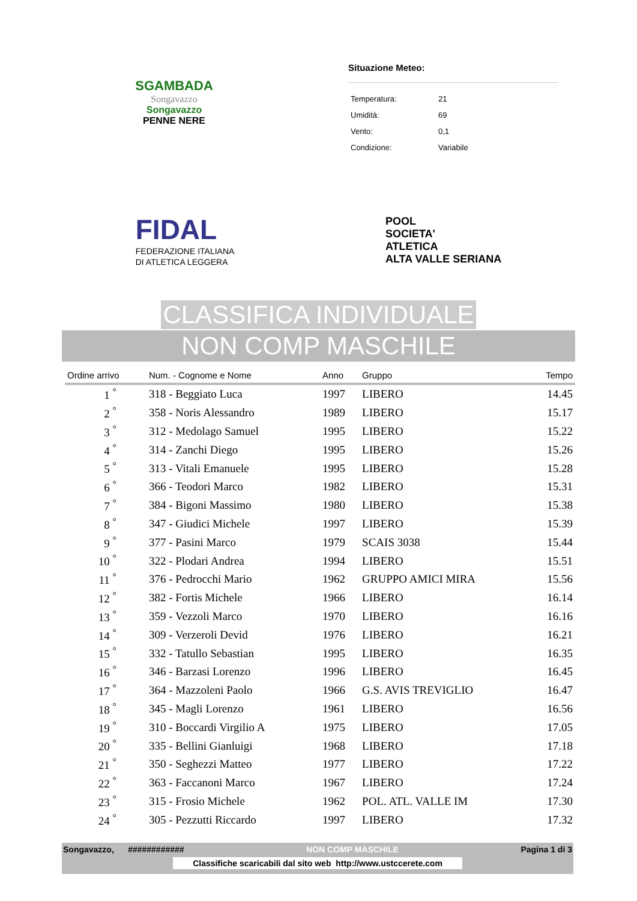SGAMBADA
Songavazzo
Songavazzo
PENNE NERE
Situazione Meteo:
| Temperatura: | 21 |
| Umidità: | 69 |
| Vento: | 0,1 |
| Condizione: | Variabile |
FIDAL
FEDERAZIONE ITALIANA
DI ATLETICA LEGGERA
POOL
SOCIETA'
ATLETICA
ALTA VALLE SERIANA
CLASSIFICA INDIVIDUALE
NON COMP MASCHILE
| Ordine arrivo | Num. - Cognome e Nome | Anno | Gruppo | Tempo |
| --- | --- | --- | --- | --- |
| 1 <sup>°</sup> | 318 - Beggiato Luca | 1997 | LIBERO | 14.45 |
| 2 <sup>°</sup> | 358 - Noris Alessandro | 1989 | LIBERO | 15.17 |
| 3 <sup>°</sup> | 312 - Medolago Samuel | 1995 | LIBERO | 15.22 |
| 4 <sup>°</sup> | 314 - Zanchi Diego | 1995 | LIBERO | 15.26 |
| 5 <sup>°</sup> | 313 - Vitali Emanuele | 1995 | LIBERO | 15.28 |
| 6 <sup>°</sup> | 366 - Teodori Marco | 1982 | LIBERO | 15.31 |
| 7 <sup>°</sup> | 384 - Bigoni Massimo | 1980 | LIBERO | 15.38 |
| 8 <sup>°</sup> | 347 - Giudici Michele | 1997 | LIBERO | 15.39 |
| 9 <sup>°</sup> | 377 - Pasini Marco | 1979 | SCAIS 3038 | 15.44 |
| 10 <sup>°</sup> | 322 - Plodari Andrea | 1994 | LIBERO | 15.51 |
| 11 <sup>°</sup> | 376 - Pedrocchi Mario | 1962 | GRUPPO AMICI MIRA | 15.56 |
| 12 <sup>°</sup> | 382 - Fortis Michele | 1966 | LIBERO | 16.14 |
| 13 <sup>°</sup> | 359 - Vezzoli Marco | 1970 | LIBERO | 16.16 |
| 14 <sup>°</sup> | 309 - Verzeroli Devid | 1976 | LIBERO | 16.21 |
| 15 <sup>°</sup> | 332 - Tatullo Sebastian | 1995 | LIBERO | 16.35 |
| 16 <sup>°</sup> | 346 - Barzasi Lorenzo | 1996 | LIBERO | 16.45 |
| 17 <sup>°</sup> | 364 - Mazzoleni Paolo | 1966 | G.S. AVIS TREVIGLIO | 16.47 |
| 18 <sup>°</sup> | 345 - Magli Lorenzo | 1961 | LIBERO | 16.56 |
| 19 <sup>°</sup> | 310 - Boccardi Virgilio A | 1975 | LIBERO | 17.05 |
| 20 <sup>°</sup> | 335 - Bellini Gianluigi | 1968 | LIBERO | 17.18 |
| 21 <sup>°</sup> | 350 - Seghezzi Matteo | 1977 | LIBERO | 17.22 |
| 22 <sup>°</sup> | 363 - Faccanoni Marco | 1967 | LIBERO | 17.24 |
| 23 <sup>°</sup> | 315 - Frosio Michele | 1962 | POL. ATL. VALLE IM | 17.30 |
| 24 <sup>°</sup> | 305 - Pezzutti Riccardo | 1997 | LIBERO | 17.32 |
Songavazzo, ############ NON COMP MASCHILE Pagina 1 di 3
Classifiche scaricabili dal sito web http://www.ustccerete.com